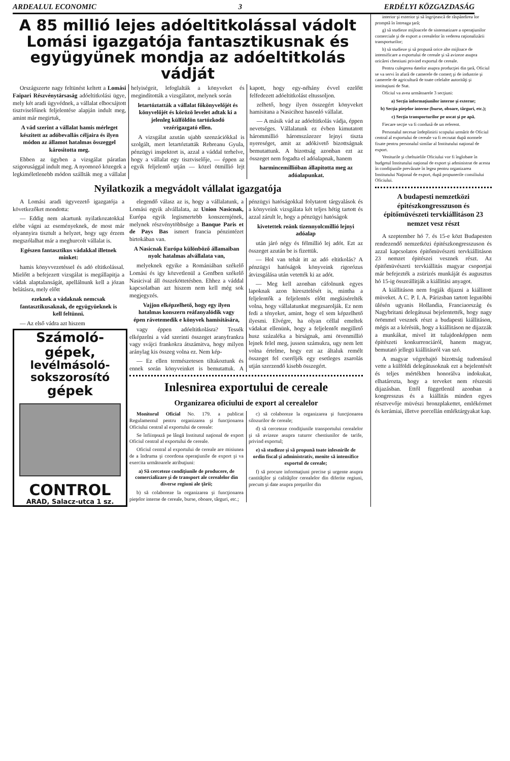ARDEALUL ECONOMIC 3 ERDÉLYI KÖZGAZDASÁG
A 85 millió lejes adóeltitkolással vádolt Lomási igazgatója fantasztikusnak és együgyünek mondja az adóeltitkolás vádját
Országszerte nagy feltünést keltett a Lomási Faipari Részvénytársaság adóeltitkolási ügye, mely két aradi ügyvédnek, a vállalat elbocsájtott tisztviselőinek feljelentése alapján indult meg, amint már megirtuk,
A vád szerint a vállalat hamis mérleget készitett az adóbevallás céljaira és ilyen módon az államot hatalmas összeggel kárositotta meg.
Ebben az ügyben a vizsgálat páratlan szigorusággal indult meg. A nyomozó közegek a legkiméletlenebb módon szállták meg a vállalat helyiségeit, lefoglalták a könyveket és megindították a vizsgálatot, melynek során
letartóztatták a vállalat főkönyvelőjét és könyvelőjét és körözö levelet adtak ki a jelenleg külföldön tartózkodó vezérigazgató ellen.
A vizsgálat azután ujabb szenzációkkal is szolgált, mert letartóztatták Rebreanu Gyula, pénzügyi inspektort is, azzal a váddal terhelve, hogy a vállalat egy tisztviselője, — éppen az egyik feljelentő utján — közel ötmillió lejt kapott, hogy egy-néhány évvel ezelőtt felfedezett adóeltitkolást eltussoljon.
zelhető, hogy ilyen összegért könyveket hamisitana a Nasicihoz hasonló vállalat.
— A másik vád az adóeltitkolás vádja, éppen nevetséges. Vállalatunk ez évben kimutatott hárommillió háromszázezer lejnyi tiszta nyereséget, amit az adókivető bizottságnak bemutattunk. A bizottság azonban ezt az összeget nem fogadta el adóalapnak, hanem
harmincemillióban állapitotta meg az adóalapunkat.
Nyilatkozik a megvádolt vállalat igazgatója
A Lomási aradi ügyvezető igazgatója a következőket mondotta:
— Eddig nem akartunk nyilatkozatokkal elébe vágni az eseményeknek, de most már olyannyira tisztult a helyzet, hogy ugy érzem megszólalhat már a meghurcolt vállalat is.
Egészen fantasztikus vádakkal illetnek minket:
hamis könyvvezetéssel és adó eltitkolással. Mielőtt a befejezett vizsgálat is megállapitja a vádak alaptalanságát, apellálnunk kell a józan belátásra, mely előtt
ezeknek a vádaknak nemcsak fantasztikusaknak, de együgyüeknek is kell feltünni.
— Az első vádra azt hiszem
Számoló-
gépek,
levélmásoló-
sokszorosító
gépek
CONTROL
ARAD, Salacz-utca 1 sz.
elegendő válasz az is, hogy a vállalatunk, a Lomási egyik alvállalata, az Union Nasicnak, Európa egyik legismertebb konszernjének, melynek részvénytöbbsége a Banque Paris et de Pays Bas ismert francia pénzintézet birtokában van.
A Nasicnak Európa különböző államaiban nyolc hatalmas alvállalata van,
melyeknek egyike a Romániában székelő Lomási és igy közvetlenül a Genfben székelő Nasicival áll összeköttetésben. Ehhez a váddal kapcsolatban azt hiszem nem kell még sok megjegyzés.
Vajjon elképzelhető, hogy egy ilyen hatalmas konszern reáfanyalódik vagy épen rávetemedik e könyvek hamisitására,
vagy éppen adóeltitkolásra? Tessék elképzelni a vád szerinti összeget aranyfrankra vagy svájci frankokra átszámitva, hogy milyen aránylag kis összeg volna ez. Nem kép-
— Ez ellen természetesen tiltakoztunk és ennek során könyveinket is bemutattuk. A pénzügyi hatóságokkal folytatott tárgyalások és a könyveink vizsgálata két teljes hétig tartott és azzal zárult le, hogy a pénzügyi hatóságok
kivetettek reánk tizennyolcmillió lejnyi adóalap
után járó négy és félmillió lej adót. Ezt az összeget azután be is fizettük.
— Hol van tehát itt az adó eltitkolás? A pénzügyi hatóságok könyveink rigorózus átvizsgálása után vetették ki az adót.
— Meg kell azonban cáfolnunk egyes lapoknak azon hiresztelését is, mintha a feljelentők a feljelentés előtt megkisérelték volna, hogy vállalatunkat megzsarolják. Ez nem fedi a tényeket, amint, hogy el sem képzelhető ilyesmi. Elvégre, ha olyan céllal emeltek vádakat ellenünk, hogy a feljelentőt megillető husz százaléka a birságnak, ami ötvenmillió lejnek felel meg, jusson számukra, ugy nem lett volna értelme, hogy ezt az általuk remélt összeget fel cseréljék egy esetleges zsarolás utján szerzendő kisebb összegért.
Inlesnirea exportului de cereale
Organizarea oficiului de export al cerealelor
Monitorul Oficial No. 179. a publicat Regulamentul pentru organizarea şi funcţionarea Oficiului central al exportului de cereale:
Se înfiinţează pe lângă Institutul naţional de export Oficiul central al exportului de cereale.
Oficiul central al exportului de cereale are misiunea de a îndruma şi coordona operaţiunile de export şi va exercita următoarele atribuţiuni:
a) Să cerceteze condiţiunile de producere, de comercializare şi de transport ale cerealelor din diverse regiuni ale ţării;
b) să colaboreze la organizarea şi funcţionarea pieţelor interne de cereale, burse, oboare, târguri, etc.;
c) să colaboreze la organizarea şi funcţionarea silozurilor de cereale;
d) să cerceteze condiţiunile transportului cerealelor şi să avizeze asupra tuturor chestiunilor de tarife, privind exportul;
e) să studieze şi să propună toate inlesnirile de ordin fiscal şi administrativ, menite să intensifice exportul de cereale;
f) să procure informaţiuni precise şi urgente asupra cantităţilor şi calităţilor cerealelor din diferite regiuni, precum şi date asupra preţurilor din
interior şi exterior şi să îngrijească de răspândirea lor promptă în întreaga ţară;
g) să studieze mijloacele de sistematizare a operaţiunilor comerciale şi de export a cerealelor în vederea raţionalizării transporturilor;
h) să studieze şi să propună orice alte mijloace de intensificare a exportului de cereale şi să avizeze asupra oricărei chestiuni privind exportul de cereale.
Pentru culegerea datelor asupra producţiei din ţară, Oficiul se va servi în afară de camerele de comerţ şi de industrie şi camerele de agricultură de toate celelalte autorităţi şi instituţiuni de Stat.
Oficiul va avea următoarele 3 secţiuni:
a) Secţia informaţiunilor interne şi externe;
b) Secţia pieţelor interne (burse, oboare, târguri, etc.);
c) Secţia transporturilor pe uscat şi pe apă.
Fiecare secţie va fi condusă de un referent.
Personalul necesar îndeplinirii scopului urmărit de Oficiul central al exportului de cereale va fi recrutat după normele fixate pentru personalul similar al Institutului naţional de export.
Veniturile şi cheltuielile Oficiului vor fi înglobate în budgetul Institutului naţional de export şi administrat de acesta în condiţiunile prevăzute în legea pentru organizarea Institutului Naţional de export, după propunerile consiliului Oficiului.
A budapesti nemzetközi épitészkongresszuson és épitőmüvészeti tervkiállitáson 23 nemzet vesz részt
A szeptember hó 7. és 15-e közt Budapesten rendezendő nemzetközi épitészkongresszuson és azzal kapcsolatos épitőmüvészeti tervkiállitáson 23 nemzet épitészei vesznek részt. Az épitőmüvészeti tervkiállitás magyar csoportjai már befejezték a zsürizés munkáját és augusztus hó 15-ig összeállitják a kiállitási anyagot.
A kiállitáson nem fogják dijazni a kiállitott müveket. A C. P. I. A. Párizsban tartott legutóbbi ülésén ugyanis Hollandia, Franciaország és Nagybritani delegátusai bejelentették, hogy nagy örömmel vesznek részt a budapesti kiállitáson, mégis az a kérésük, hogy a kiállitáson ne dijazzák a munkákat, mivel itt tulajdonképpen nem épitészeti konkurrenciáról, hanem magyar, bemutató jellegü kiállitásról van szó.
A magyar végrehajtó bizottság tudomásul vette a külföldi delegátusoknak ezt a bejelentését és teljes mértékben honorálva indokukat, elhatározta, hogy a terveket nem részesiti dijazásban. Ettől függetlenül azonban a kongresszus és a kiállitás minden egyes résztvevője müvészi bronzplakettet, emlékérmet és kerámiai, illetve porcellán emléktárgyakat kap.